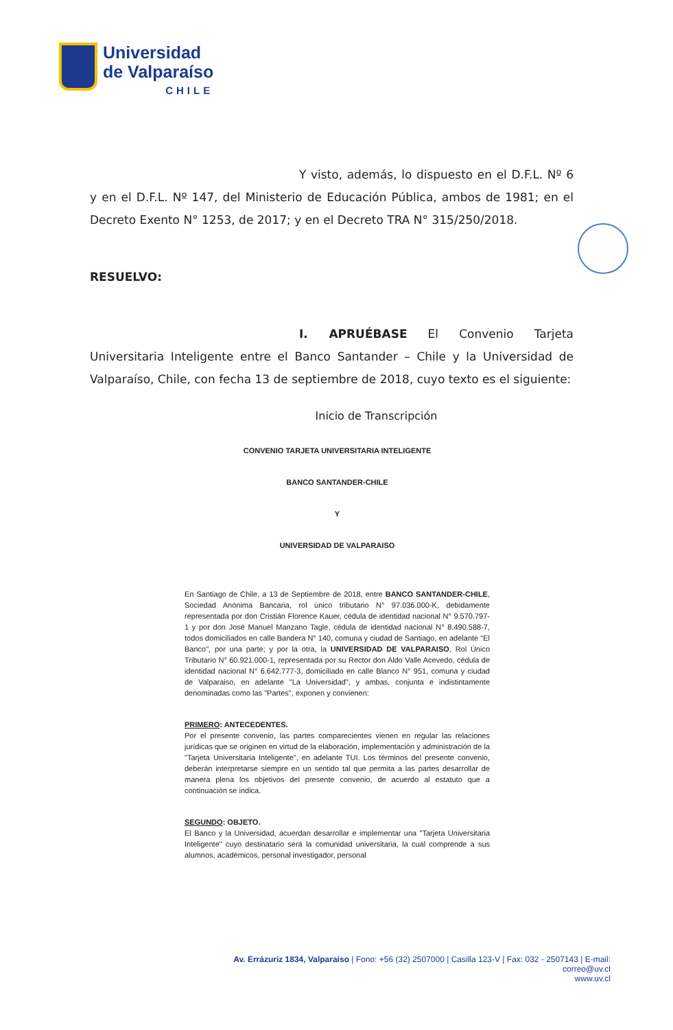Universidad
de Valparaíso
CHILE
Y visto, además, lo dispuesto en el D.F.L. Nº 6 y en el D.F.L. Nº 147, del Ministerio de Educación Pública, ambos de 1981; en el Decreto Exento N° 1253, de 2017; y en el Decreto TRA N° 315/250/2018.
RESUELVO:
I. APRUÉBASE El Convenio Tarjeta Universitaria Inteligente entre el Banco Santander – Chile y la Universidad de Valparaíso, Chile, con fecha 13 de septiembre de 2018, cuyo texto es el siguiente:
Inicio de Transcripción
CONVENIO TARJETA UNIVERSITARIA INTELIGENTE
BANCO SANTANDER-CHILE
Y
UNIVERSIDAD DE VALPARAISO
En Santiago de Chile, a 13 de Septiembre de 2018, entre BANCO SANTANDER-CHILE, Sociedad Anónima Bancaria, rol único tributario N° 97.036.000-K, debidamente representada por don Cristián Florence Kauer, cédula de identidad nacional N° 9.570.797-1 y por don José Manuel Manzano Tagle, cédula de identidad nacional N° 8.490.588-7, todos domiciliados en calle Bandera N° 140, comuna y ciudad de Santiago, en adelante "El Banco", por una parte; y por la otra, la UNIVERSIDAD DE VALPARAISO, Rol Único Tributario N° 60.921.000-1, representada por su Rector don Aldo Valle Acevedo, cédula de identidad nacional N° 6.642.777-3, domiciliado en calle Blanco N° 951, comuna y ciudad de Valparaiso, en adelante "La Universidad", y ambas, conjunta e indistintamente denominadas como las "Partes", exponen y convienen:
PRIMERO: ANTECEDENTES.
Por el presente convenio, las partes comparecientes vienen en regular las relaciones jurídicas que se originen en virtud de la elaboración, implementación y administración de la "Tarjeta Universitaria Inteligente", en adelante TUI. Los términos del presente convenio, deberán interpretarse siempre en un sentido tal que permita a las partes desarrollar de manera plena los objetivos del presente convenio, de acuerdo al estatuto que a continuación se indica.
SEGUNDO: OBJETO.
El Banco y la Universidad, acuerdan desarrollar e implementar una "Tarjeta Universitaria Inteligente" cuyo destinatario será la comunidad universitaria, la cual comprende a sus alumnos, académicos, personal investigador, personal
Av. Errázuriz 1834, Valparaíso | Fono: +56 (32) 2507000 | Casilla 123-V | Fax: 032 - 2507143 | E-mail: correo@uv.cl
www.uv.cl